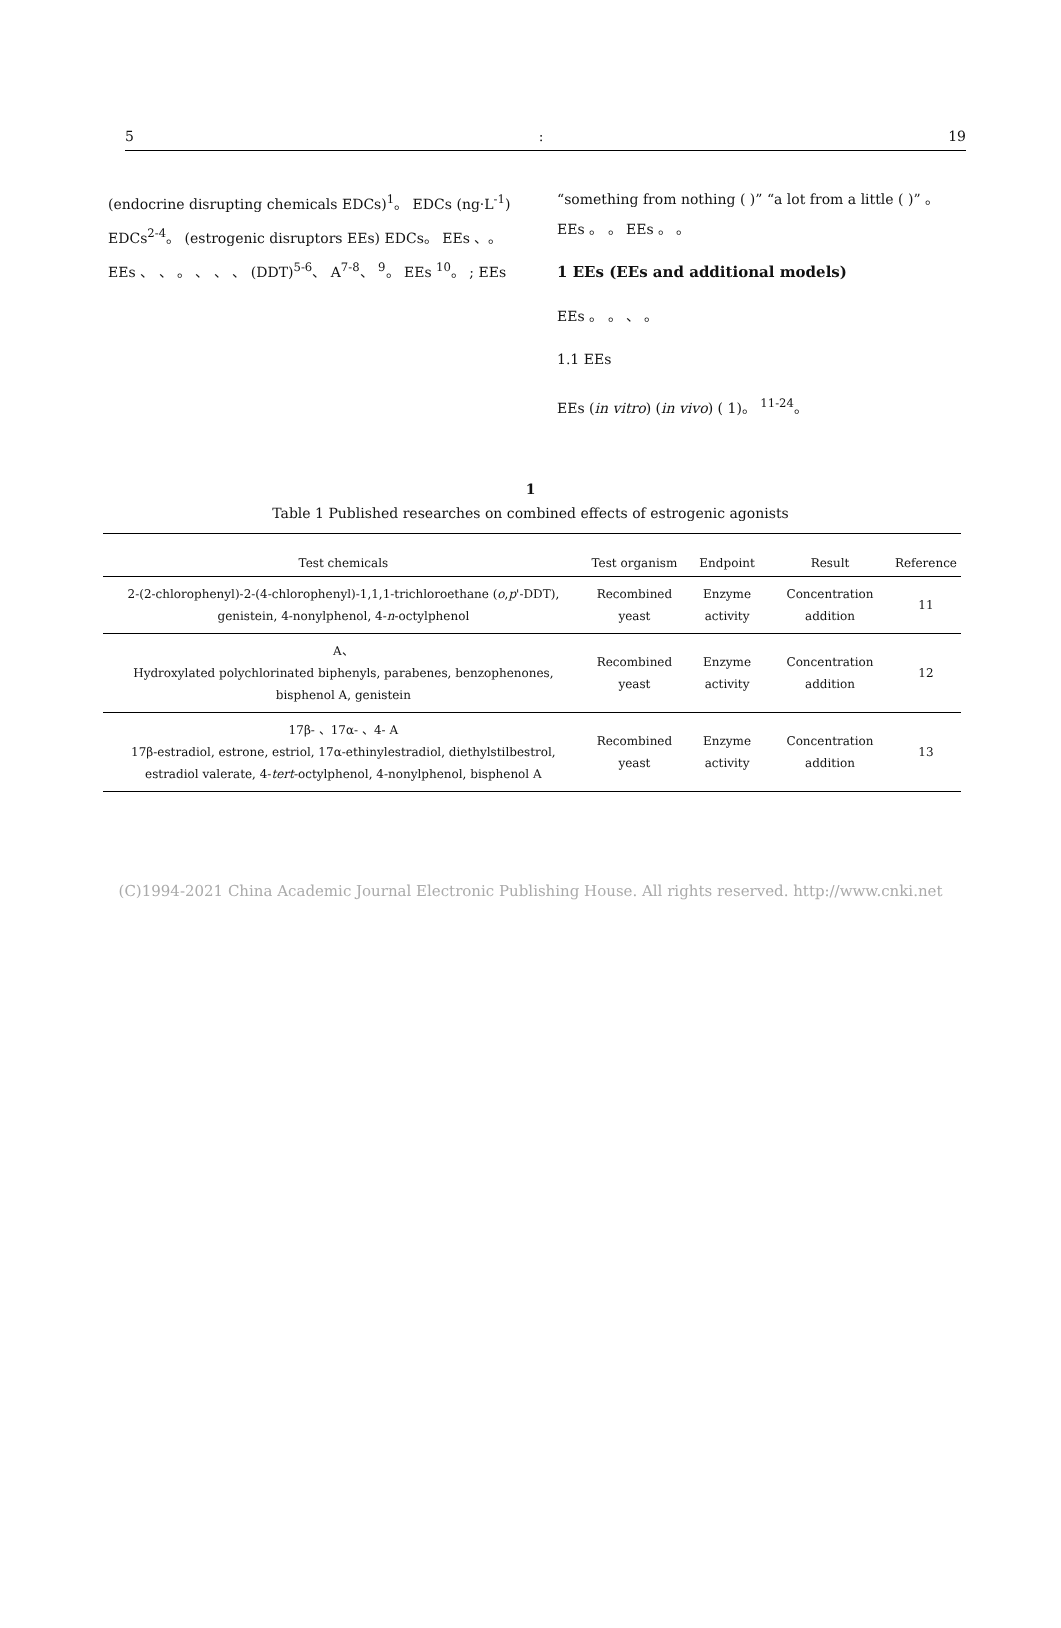5: 19
(endocrine disrupting chemicals EDCs)<sup>1</sup>。 EDCs (ng·L<sup>-1</sup>) EDCs<sup>2-4</sup>。 (estrogenic disruptors EEs) EDCs。 EEs 、。EEs 、 、 。 、 、 、 (DDT)<sup>5-6</sup>、 A<sup>7-8</sup>、 <sup>9</sup>。 EEs <sup>10</sup>。 ; EEs
“something from nothing ( )” “a lot from a little ( )” 。 EEs 。 。 EEs 。 。
1 EEs (EEs and additional models)
EEs 。 。 、 。
1.1 EEs
EEs (in vitro) (in vivo) ( 1)。 <sup>11-24</sup>。
1
Table 1 Published researches on combined effects of estrogenic agonists
| Test chemicals | Test organism | Endpoint | Result | Reference |
| --- | --- | --- | --- | --- |
| 2-(2-chlorophenyl)-2-(4-chlorophenyl)-1,1,1-trichloroethane ( o , p '-DDT), genistein, 4-nonylphenol, 4- n -octylphenol | Recombined yeast | Enzyme activity | Concentration addition | 11 |
| A、 Hydroxylated polychlorinated biphenyls, parabenes, benzophenones, bisphenol A, genistein | Recombined yeast | Enzyme activity | Concentration addition | 12 |
| 17β- 、17α- 、4- A 17β-estradiol, estrone, estriol, 17α-ethinylestradiol, diethylstilbestrol, estradiol valerate, 4- tert -octylphenol, 4-nonylphenol, bisphenol A | Recombined yeast | Enzyme activity | Concentration addition | 13 |
(C)1994-2021 China Academic Journal Electronic Publishing House. All rights reserved. http://www.cnki.net